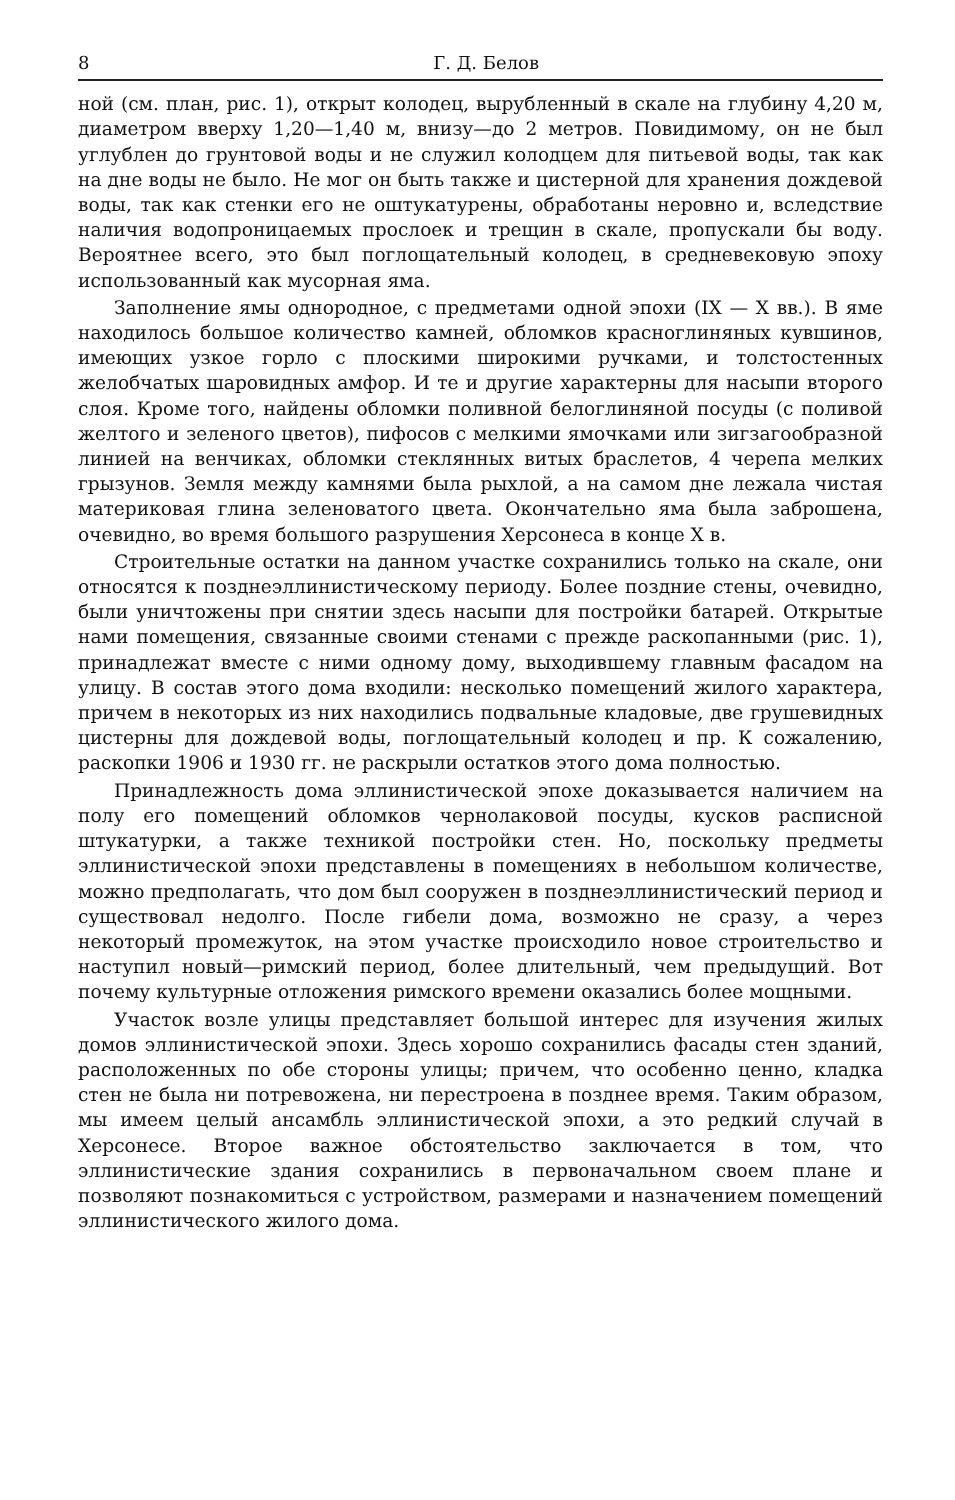8 Г. Д. Белов
ной (см. план, рис. 1), открыт колодец, вырубленный в скале на глубину 4,20 м, диаметром вверху 1,20—1,40 м, внизу—до 2 метров. Повидимому, он не был углублен до грунтовой воды и не служил колодцем для питьевой воды, так как на дне воды не было. Не мог он быть также и цистерной для хранения дождевой воды, так как стенки его не оштукатурены, обработаны неровно и, вследствие наличия водопроницаемых прослоек и трещин в скале, пропускали бы воду. Вероятнее всего, это был поглощательный колодец, в средневековую эпоху использованный как мусорная яма.
Заполнение ямы однородное, с предметами одной эпохи (IX — X вв.). В яме находилось большое количество камней, обломков красноглиняных кувшинов, имеющих узкое горло с плоскими широкими ручками, и толстостенных желобчатых шаровидных амфор. И те и другие характерны для насыпи второго слоя. Кроме того, найдены обломки поливной белоглиняной посуды (с поливой желтого и зеленого цветов), пифосов с мелкими ямочками или зигзагообразной линией на венчиках, обломки стеклянных витых браслетов, 4 черепа мелких грызунов. Земля между камнями была рыхлой, а на самом дне лежала чистая материковая глина зеленоватого цвета. Окончательно яма была заброшена, очевидно, во время большого разрушения Херсонеса в конце X в.
Строительные остатки на данном участке сохранились только на скале, они относятся к позднеэллинистическому периоду. Более поздние стены, очевидно, были уничтожены при снятии здесь насыпи для постройки батарей. Открытые нами помещения, связанные своими стенами с прежде раскопанными (рис. 1), принадлежат вместе с ними одному дому, выходившему главным фасадом на улицу. В состав этого дома входили: несколько помещений жилого характера, причем в некоторых из них находились подвальные кладовые, две грушевидных цистерны для дождевой воды, поглощательный колодец и пр. К сожалению, раскопки 1906 и 1930 гг. не раскрыли остатков этого дома полностью.
Принадлежность дома эллинистической эпохе доказывается наличием на полу его помещений обломков чернолаковой посуды, кусков расписной штукатурки, а также техникой постройки стен. Но, поскольку предметы эллинистической эпохи представлены в помещениях в небольшом количестве, можно предполагать, что дом был сооружен в позднеэллинистический период и существовал недолго. После гибели дома, возможно не сразу, а через некоторый промежуток, на этом участке происходило новое строительство и наступил новый—римский период, более длительный, чем предыдущий. Вот почему культурные отложения римского времени оказались более мощными.
Участок возле улицы представляет большой интерес для изучения жилых домов эллинистической эпохи. Здесь хорошо сохранились фасады стен зданий, расположенных по обе стороны улицы; причем, что особенно ценно, кладка стен не была ни потревожена, ни перестроена в позднее время. Таким образом, мы имеем целый ансамбль эллинистической эпохи, а это редкий случай в Херсонесе. Второе важное обстоятельство заключается в том, что эллинистические здания сохранились в первоначальном своем плане и позволяют познакомиться с устройством, размерами и назначением помещений эллинистического жилого дома.